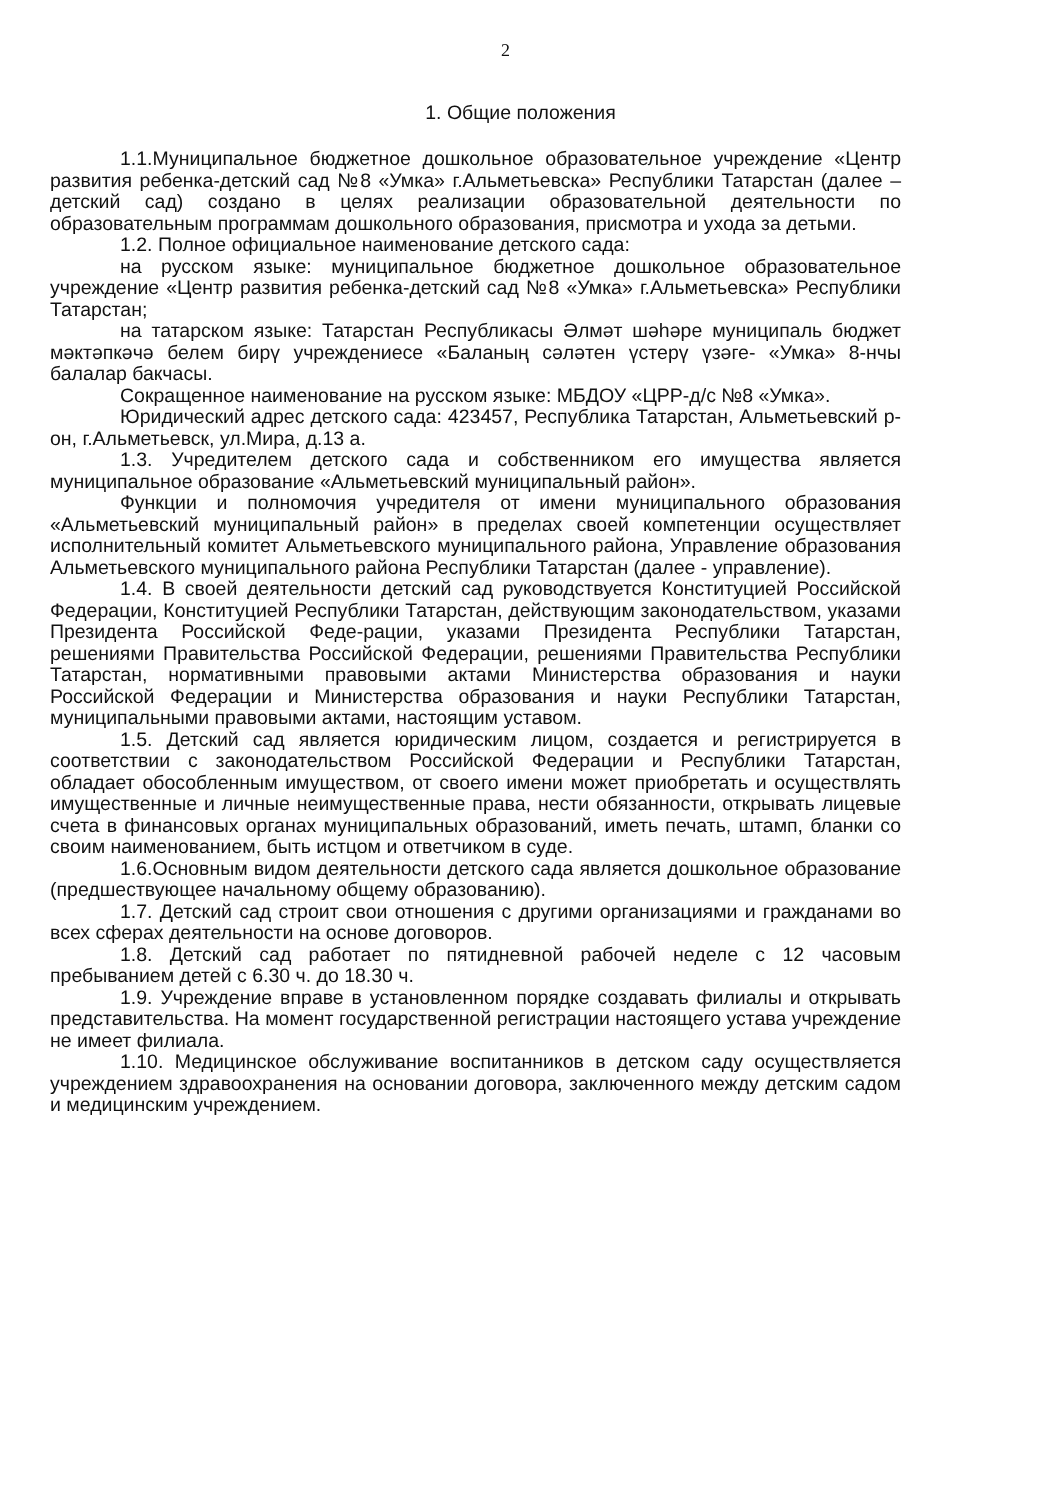2
1. Общие положения
1.1.Муниципальное бюджетное дошкольное образовательное учреждение «Центр развития ребенка-детский сад №8 «Умка» г.Альметьевска» Республики Татарстан (далее – детский сад) создано в целях реализации образовательной деятельности по образовательным программам дошкольного образования, присмотра и ухода за детьми.
1.2. Полное официальное наименование детского сада:
на русском языке: муниципальное бюджетное дошкольное образовательное учреждение «Центр развития ребенка-детский сад №8 «Умка» г.Альметьевска» Республики Татарстан;
на татарском языке: Татарстан Республикасы Әлмәт шәһәре муниципаль бюджет мәктәпкәчә белем бирү учреждениесе «Баланың сәләтен үстерү үзәге- «Умка» 8-нчы балалар бакчасы.
Сокращенное наименование на русском языке: МБДОУ «ЦРР-д/с №8 «Умка».
Юридический адрес детского сада: 423457, Республика Татарстан, Альметьевский р-он, г.Альметьевск, ул.Мира, д.13 а.
1.3. Учредителем детского сада и собственником его имущества является муниципальное образование «Альметьевский муниципальный район».
Функции и полномочия учредителя от имени муниципального образования «Альметьевский муниципальный район» в пределах своей компетенции осуществляет исполнительный комитет Альметьевского муниципального района, Управление образования Альметьевского муниципального района Республики Татарстан (далее - управление).
1.4. В своей деятельности детский сад руководствуется Конституцией Российской Федерации, Конституцией Республики Татарстан, действующим законодательством, указами Президента Российской Феде-рации, указами Президента Республики Татарстан, решениями Правительства Российской Федерации, решениями Правительства Республики Татарстан, нормативными правовыми актами Министерства образования и науки Российской Федерации и Министерства образования и науки Республики Татарстан, муниципальными правовыми актами, настоящим уставом.
1.5. Детский сад является юридическим лицом, создается и регистрируется в соответствии с законодательством Российской Федерации и Республики Татарстан, обладает обособленным имуществом, от своего имени может приобретать и осуществлять имущественные и личные неимущественные права, нести обязанности, открывать лицевые счета в финансовых органах муниципальных образований, иметь печать, штамп, бланки со своим наименованием, быть истцом и ответчиком в суде.
1.6.Основным видом деятельности детского сада является дошкольное образование (предшествующее начальному общему образованию).
1.7. Детский сад строит свои отношения с другими организациями и гражданами во всех сферах деятельности на основе договоров.
1.8. Детский сад работает по пятидневной рабочей неделе с 12 часовым пребыванием детей с 6.30 ч. до 18.30 ч.
1.9. Учреждение вправе в установленном порядке создавать филиалы и открывать представительства. На момент государственной регистрации настоящего устава учреждение не имеет филиала.
1.10. Медицинское обслуживание воспитанников в детском саду осуществляется учреждением здравоохранения на основании договора, заключенного между детским садом и медицинским учреждением.